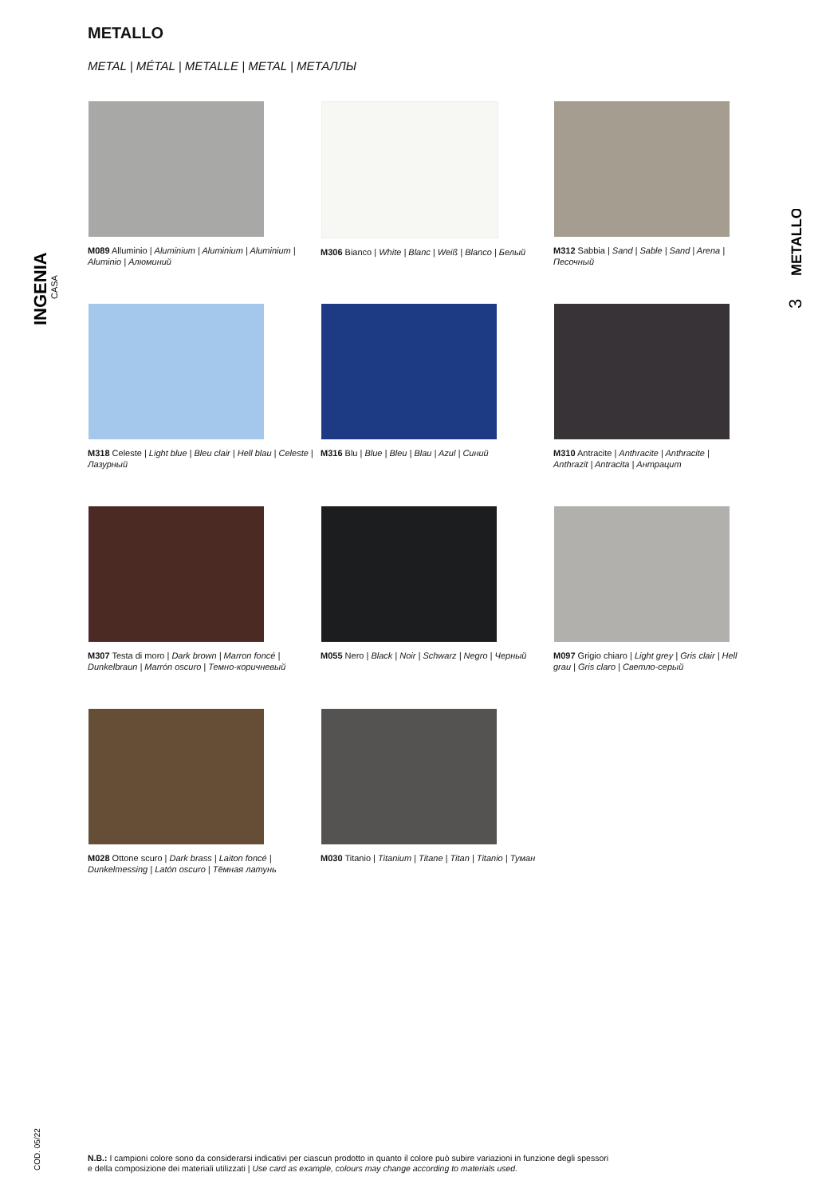METALLO
METAL | MÉTAL | METALLE | METAL | МЕТАЛЛЫ
INGENIA
CASA
METALLO
3
M089 Alluminio | Aluminium | Aluminium | Aluminium | Aluminio | Алюминий
M306 Bianco | White | Blanc | Weiß | Blanco | Белый
M312 Sabbia | Sand | Sable | Sand | Arena | Песочный
M318 Celeste | Light blue | Bleu clair | Hell blau | Celeste | Лазурный
M316 Blu | Blue | Bleu | Blau | Azul | Синий
M310 Antracite | Anthracite | Anthracite | Anthrazit | Antracita | Антрацит
M307 Testa di moro | Dark brown | Marron foncé | Dunkelbraun | Marrón oscuro | Темно-коричневый
M055 Nero | Black | Noir | Schwarz | Negro | Черный
M097 Grigio chiaro | Light grey | Gris clair | Hell grau | Gris claro | Светло-серый
M028 Ottone scuro | Dark brass | Laiton foncé | Dunkelmessing | Latón oscuro | Тёмная латунь
M030 Titanio | Titanium | Titane | Titan | Titanio | Туман
COD. 05/22
N.B.: I campioni colore sono da considerarsi indicativi per ciascun prodotto in quanto il colore può subire variazioni in funzione degli spessori
e della composizione dei materiali utilizzati | Use card as example, colours may change according to materials used.